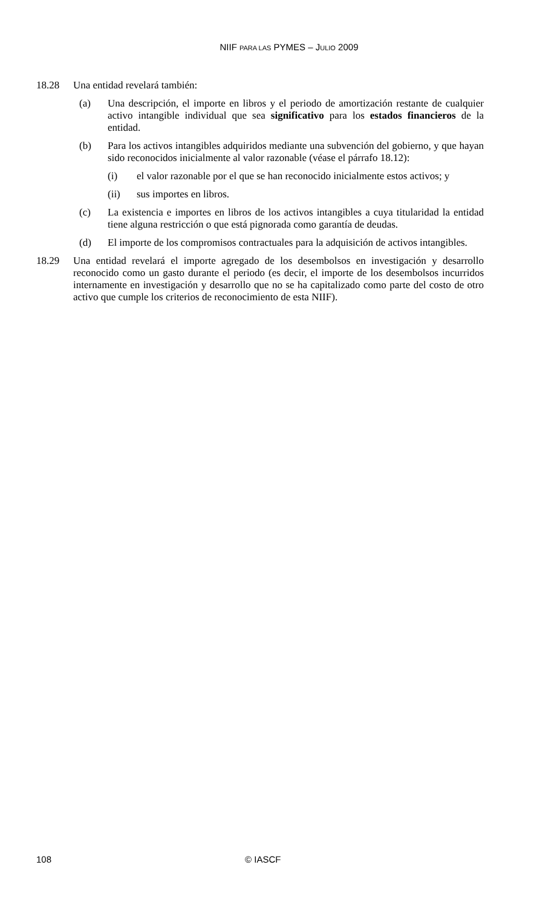NIIF PARA LAS PYMES – JULIO 2009
18.28 Una entidad revelará también:
(a) Una descripción, el importe en libros y el periodo de amortización restante de cualquier activo intangible individual que sea significativo para los estados financieros de la entidad.
(b) Para los activos intangibles adquiridos mediante una subvención del gobierno, y que hayan sido reconocidos inicialmente al valor razonable (véase el párrafo 18.12):
(i) el valor razonable por el que se han reconocido inicialmente estos activos; y
(ii) sus importes en libros.
(c) La existencia e importes en libros de los activos intangibles a cuya titularidad la entidad tiene alguna restricción o que está pignorada como garantía de deudas.
(d) El importe de los compromisos contractuales para la adquisición de activos intangibles.
18.29 Una entidad revelará el importe agregado de los desembolsos en investigación y desarrollo reconocido como un gasto durante el periodo (es decir, el importe de los desembolsos incurridos internamente en investigación y desarrollo que no se ha capitalizado como parte del costo de otro activo que cumple los criterios de reconocimiento de esta NIIF).
108 © IASCF